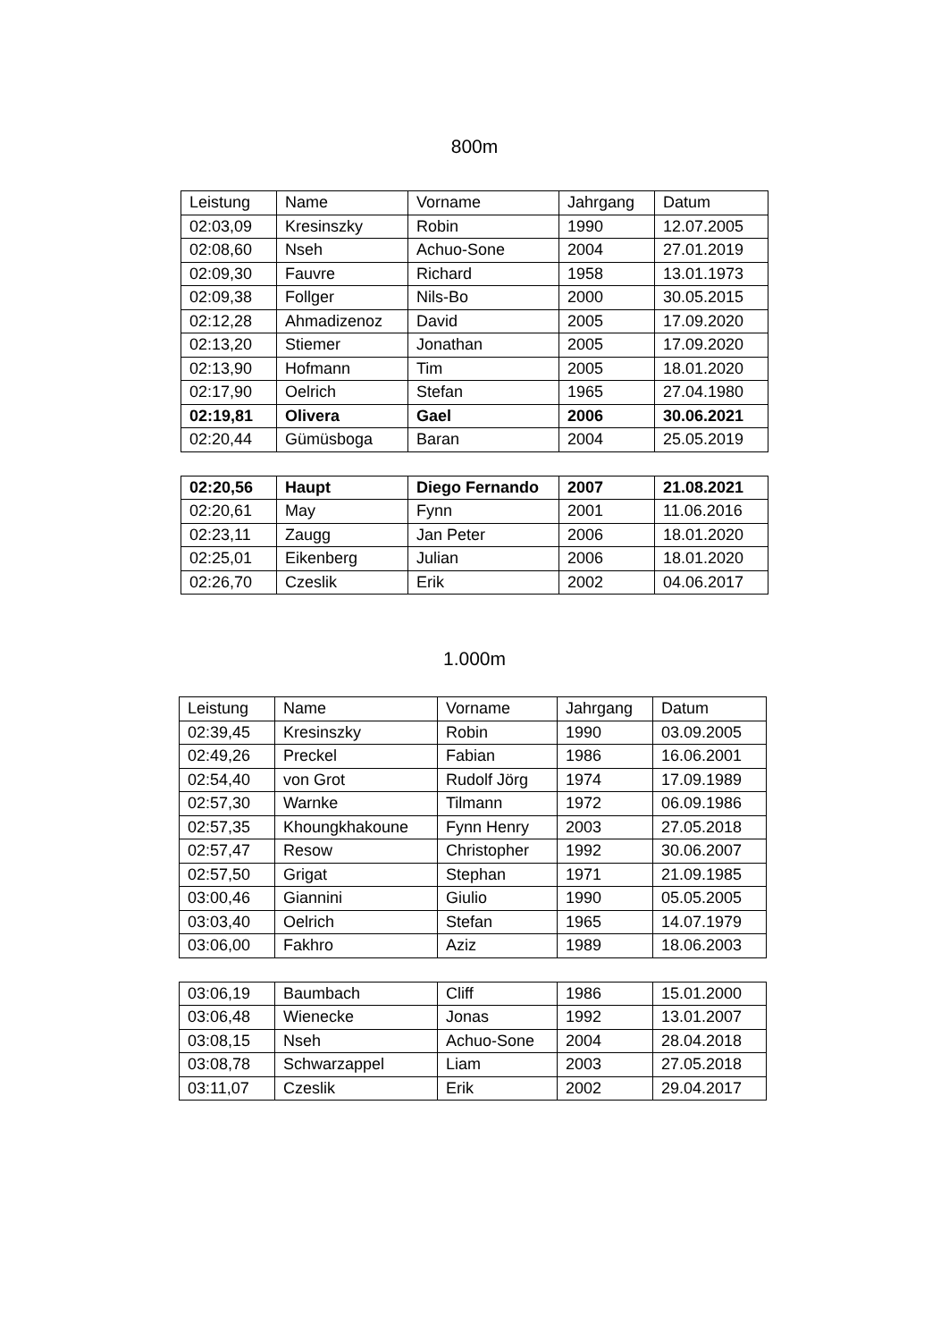800m
| Leistung | Name | Vorname | Jahrgang | Datum |
| --- | --- | --- | --- | --- |
| 02:03,09 | Kresinszky | Robin | 1990 | 12.07.2005 |
| 02:08,60 | Nseh | Achuo-Sone | 2004 | 27.01.2019 |
| 02:09,30 | Fauvre | Richard | 1958 | 13.01.1973 |
| 02:09,38 | Follger | Nils-Bo | 2000 | 30.05.2015 |
| 02:12,28 | Ahmadizenoz | David | 2005 | 17.09.2020 |
| 02:13,20 | Stiemer | Jonathan | 2005 | 17.09.2020 |
| 02:13,90 | Hofmann | Tim | 2005 | 18.01.2020 |
| 02:17,90 | Oelrich | Stefan | 1965 | 27.04.1980 |
| 02:19,81 | Olivera | Gael | 2006 | 30.06.2021 |
| 02:20,44 | Gümüsboga | Baran | 2004 | 25.05.2019 |
| 02:20,56 | Haupt | Diego Fernando | 2007 | 21.08.2021 |
| 02:20,61 | May | Fynn | 2001 | 11.06.2016 |
| 02:23,11 | Zaugg | Jan Peter | 2006 | 18.01.2020 |
| 02:25,01 | Eikenberg | Julian | 2006 | 18.01.2020 |
| 02:26,70 | Czeslik | Erik | 2002 | 04.06.2017 |
1.000m
| Leistung | Name | Vorname | Jahrgang | Datum |
| --- | --- | --- | --- | --- |
| 02:39,45 | Kresinszky | Robin | 1990 | 03.09.2005 |
| 02:49,26 | Preckel | Fabian | 1986 | 16.06.2001 |
| 02:54,40 | von Grot | Rudolf Jörg | 1974 | 17.09.1989 |
| 02:57,30 | Warnke | Tilmann | 1972 | 06.09.1986 |
| 02:57,35 | Khoungkhakoune | Fynn Henry | 2003 | 27.05.2018 |
| 02:57,47 | Resow | Christopher | 1992 | 30.06.2007 |
| 02:57,50 | Grigat | Stephan | 1971 | 21.09.1985 |
| 03:00,46 | Giannini | Giulio | 1990 | 05.05.2005 |
| 03:03,40 | Oelrich | Stefan | 1965 | 14.07.1979 |
| 03:06,00 | Fakhro | Aziz | 1989 | 18.06.2003 |
| 03:06,19 | Baumbach | Cliff | 1986 | 15.01.2000 |
| 03:06,48 | Wienecke | Jonas | 1992 | 13.01.2007 |
| 03:08,15 | Nseh | Achuo-Sone | 2004 | 28.04.2018 |
| 03:08,78 | Schwarzappel | Liam | 2003 | 27.05.2018 |
| 03:11,07 | Czeslik | Erik | 2002 | 29.04.2017 |